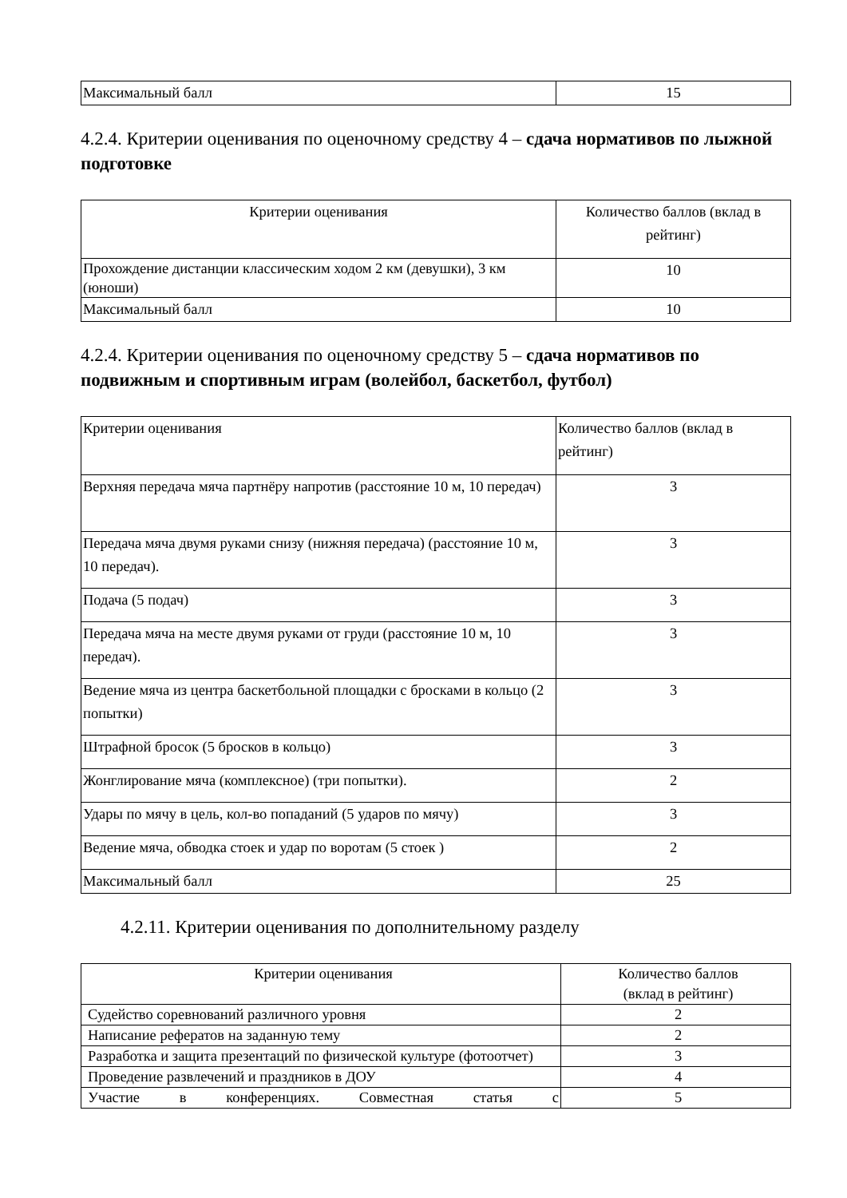| Максимальный балл | 15 |
4.2.4. Критерии оценивания по оценочному средству 4 – сдача нормативов по лыжной подготовке
| Критерии оценивания | Количество баллов (вклад в рейтинг) |
| Прохождение дистанции классическим ходом 2 км (девушки), 3 км (юноши) | 10 |
| Максимальный балл | 10 |
4.2.4. Критерии оценивания по оценочному средству 5 – сдача нормативов по подвижным и спортивным играм (волейбол, баскетбол, футбол)
| Критерии оценивания | Количество баллов (вклад в рейтинг) |
| Верхняя передача мяча партнёру напротив (расстояние 10 м, 10 передач) | 3 |
| Передача мяча двумя руками снизу (нижняя передача) (расстояние 10 м, 10 передач). | 3 |
| Подача (5 подач) | 3 |
| Передача мяча на месте двумя руками от груди (расстояние 10 м, 10 передач). | 3 |
| Ведение мяча из центра баскетбольной площадки с бросками в кольцо (2 попытки) | 3 |
| Штрафной бросок (5 бросков в кольцо) | 3 |
| Жонглирование мяча (комплексное) (три попытки). | 2 |
| Удары по мячу в цель, кол-во попаданий (5 ударов по мячу) | 3 |
| Ведение мяча, обводка стоек и удар по воротам (5 стоек ) | 2 |
| Максимальный балл | 25 |
4.2.11. Критерии оценивания по дополнительному разделу
| Критерии оценивания | Количество баллов (вклад в рейтинг) |
| Судейство соревнований различного уровня | 2 |
| Написание рефератов на заданную тему | 2 |
| Разработка и защита презентаций по физической культуре (фотоотчет) | 3 |
| Проведение развлечений и праздников в ДОУ | 4 |
| Участие в конференциях. Совместная статья с | 5 |